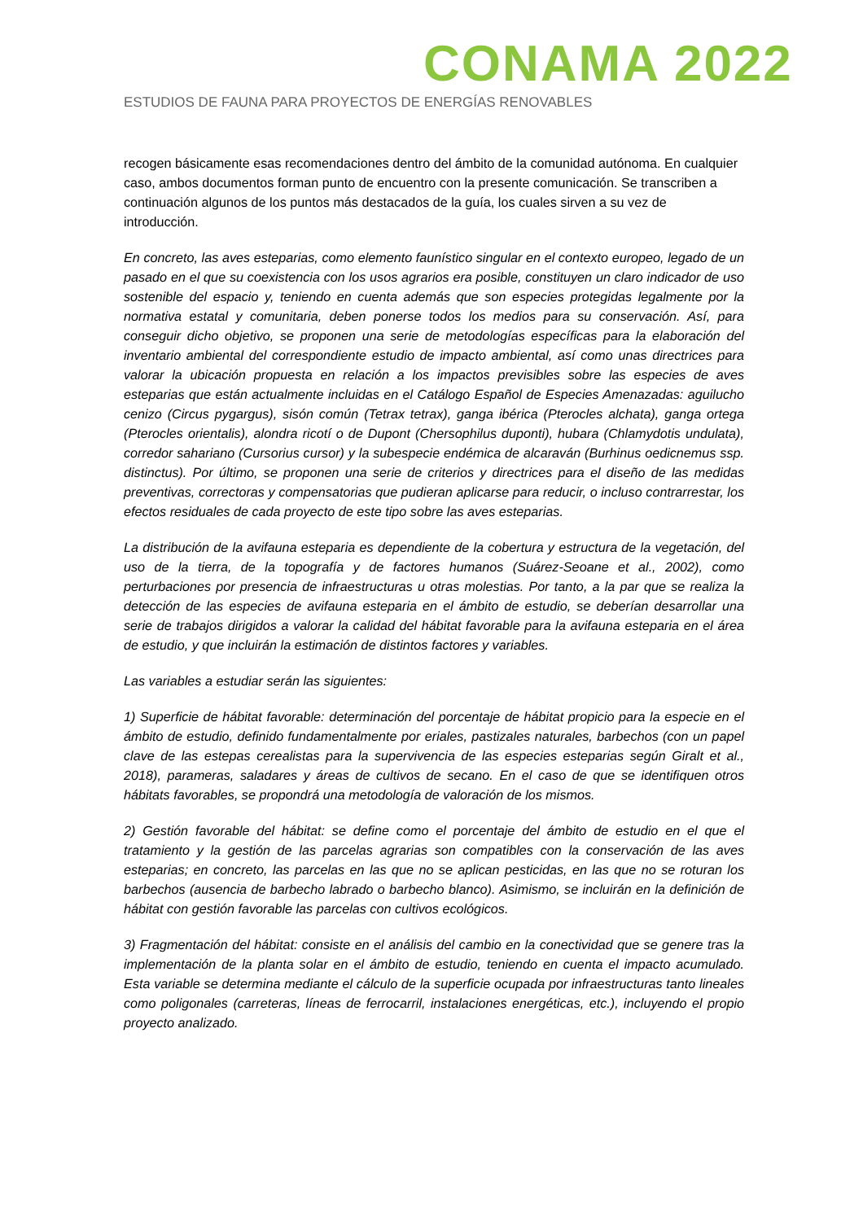CONAMA 2022
ESTUDIOS DE FAUNA PARA PROYECTOS DE ENERGÍAS RENOVABLES
recogen básicamente esas recomendaciones dentro del ámbito de la comunidad autónoma. En cualquier caso, ambos documentos forman punto de encuentro con la presente comunicación. Se transcriben a continuación algunos de los puntos más destacados de la guía, los cuales sirven a su vez de introducción.
En concreto, las aves esteparias, como elemento faunístico singular en el contexto europeo, legado de un pasado en el que su coexistencia con los usos agrarios era posible, constituyen un claro indicador de uso sostenible del espacio y, teniendo en cuenta además que son especies protegidas legalmente por la normativa estatal y comunitaria, deben ponerse todos los medios para su conservación. Así, para conseguir dicho objetivo, se proponen una serie de metodologías específicas para la elaboración del inventario ambiental del correspondiente estudio de impacto ambiental, así como unas directrices para valorar la ubicación propuesta en relación a los impactos previsibles sobre las especies de aves esteparias que están actualmente incluidas en el Catálogo Español de Especies Amenazadas: aguilucho cenizo (Circus pygargus), sisón común (Tetrax tetrax), ganga ibérica (Pterocles alchata), ganga ortega (Pterocles orientalis), alondra ricotí o de Dupont (Chersophilus duponti), hubara (Chlamydotis undulata), corredor sahariano (Cursorius cursor) y la subespecie endémica de alcaraván (Burhinus oedicnemus ssp. distinctus). Por último, se proponen una serie de criterios y directrices para el diseño de las medidas preventivas, correctoras y compensatorias que pudieran aplicarse para reducir, o incluso contrarrestar, los efectos residuales de cada proyecto de este tipo sobre las aves esteparias.
La distribución de la avifauna esteparia es dependiente de la cobertura y estructura de la vegetación, del uso de la tierra, de la topografía y de factores humanos (Suárez-Seoane et al., 2002), como perturbaciones por presencia de infraestructuras u otras molestias. Por tanto, a la par que se realiza la detección de las especies de avifauna esteparia en el ámbito de estudio, se deberían desarrollar una serie de trabajos dirigidos a valorar la calidad del hábitat favorable para la avifauna esteparia en el área de estudio, y que incluirán la estimación de distintos factores y variables.
Las variables a estudiar serán las siguientes:
1) Superficie de hábitat favorable: determinación del porcentaje de hábitat propicio para la especie en el ámbito de estudio, definido fundamentalmente por eriales, pastizales naturales, barbechos (con un papel clave de las estepas cerealistas para la supervivencia de las especies esteparias según Giralt et al., 2018), parameras, saladares y áreas de cultivos de secano. En el caso de que se identifiquen otros hábitats favorables, se propondrá una metodología de valoración de los mismos.
2) Gestión favorable del hábitat: se define como el porcentaje del ámbito de estudio en el que el tratamiento y la gestión de las parcelas agrarias son compatibles con la conservación de las aves esteparias; en concreto, las parcelas en las que no se aplican pesticidas, en las que no se roturan los barbechos (ausencia de barbecho labrado o barbecho blanco). Asimismo, se incluirán en la definición de hábitat con gestión favorable las parcelas con cultivos ecológicos.
3) Fragmentación del hábitat: consiste en el análisis del cambio en la conectividad que se genere tras la implementación de la planta solar en el ámbito de estudio, teniendo en cuenta el impacto acumulado. Esta variable se determina mediante el cálculo de la superficie ocupada por infraestructuras tanto lineales como poligonales (carreteras, líneas de ferrocarril, instalaciones energéticas, etc.), incluyendo el propio proyecto analizado.